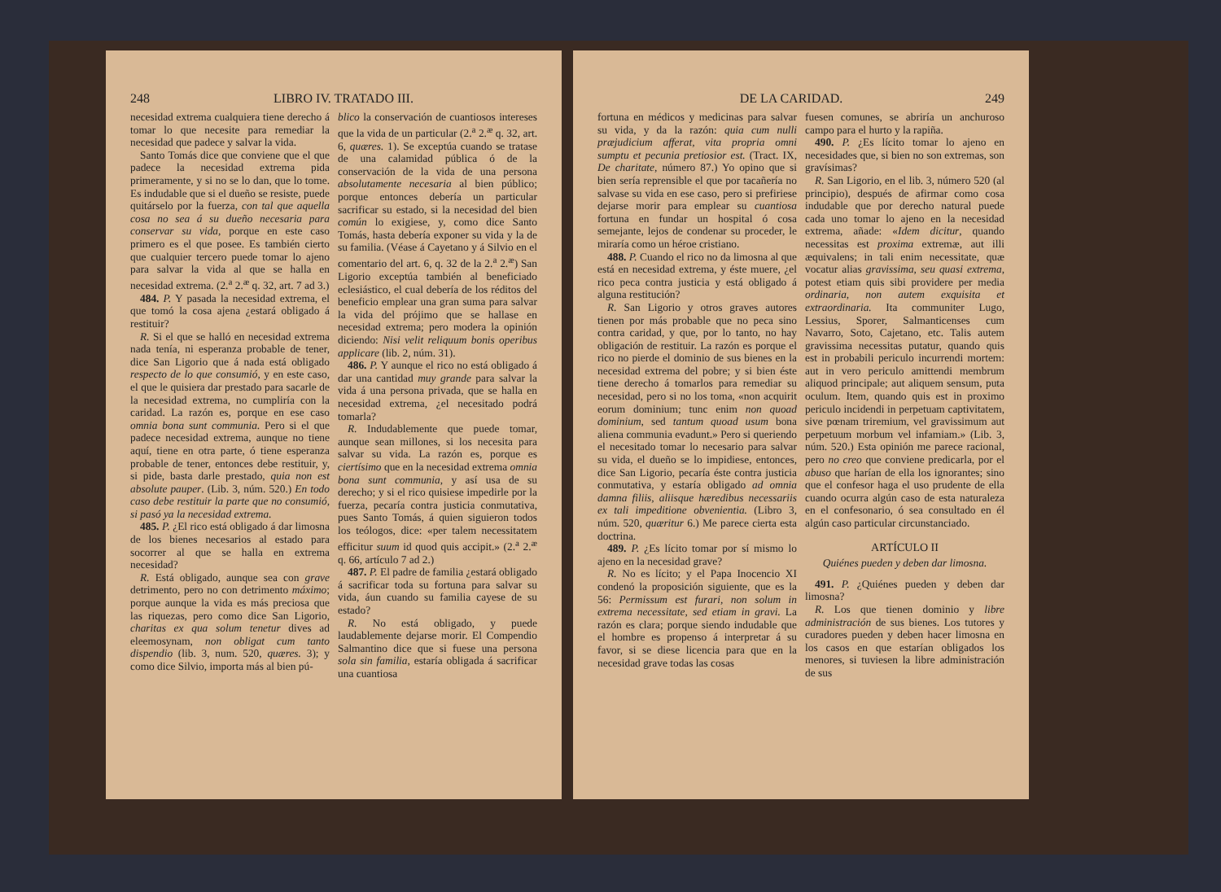248 LIBRO IV. TRATADO III.
necesidad extrema cualquiera tiene derecho á tomar lo que necesite para remediar la necesidad que padece y salvar la vida.
Santo Tomás dice que conviene que el que padece la necesidad extrema pida primeramente, y si no se lo dan, que lo tome. Es indudable que si el dueño se resiste, puede quitárselo por la fuerza, con tal que aquella cosa no sea á su dueño necesaria para conservar su vida, porque en este caso primero es el que posee. Es también cierto que cualquier tercero puede tomar lo ajeno para salvar la vida al que se halla en necesidad extrema. (2.<sup>a</sup> 2.<sup>æ</sup> q. 32, art. 7 ad 3.)
484. P. Y pasada la necesidad extrema, el que tomó la cosa ajena ¿estará obligado á restituir?
R. Si el que se halló en necesidad extrema nada tenía, ni esperanza probable de tener, dice San Ligorio que á nada está obligado respecto de lo que consumió, y en este caso, el que le quisiera dar prestado para sacarle de la necesidad extrema, no cumpliría con la caridad. La razón es, porque en ese caso omnia bona sunt communia. Pero si el que padece necesidad extrema, aunque no tiene aquí, tiene en otra parte, ó tiene esperanza probable de tener, entonces debe restituir, y, si pide, basta darle prestado, quia non est absolute pauper. (Lib. 3, núm. 520.) En todo caso debe restituir la parte que no consumió, si pasó ya la necesidad extrema.
485. P. ¿El rico está obligado á dar limosna de los bienes necesarios al estado para socorrer al que se halla en extrema necesidad?
R. Está obligado, aunque sea con grave detrimento, pero no con detrimento máximo; porque aunque la vida es más preciosa que las riquezas, pero como dice San Ligorio, charitas ex qua solum tenetur dives ad eleemosynam, non obligat cum tanto dispendio (lib. 3, num. 520, quæres. 3); y como dice Silvio, importa más al bien pú-
blico la conservación de cuantiosos intereses que la vida de un particular (2.<sup>a</sup> 2.<sup>æ</sup> q. 32, art. 6, quæres. 1). Se exceptúa cuando se tratase de una calamidad pública ó de la conservación de la vida de una persona absolutamente necesaria al bien público; porque entonces debería un particular sacrificar su estado, si la necesidad del bien común lo exigiese, y, como dice Santo Tomás, hasta debería exponer su vida y la de su familia. (Véase á Cayetano y á Silvio en el comentario del art. 6, q. 32 de la 2.<sup>a</sup> 2.<sup>æ</sup>) San Ligorio exceptúa también al beneficiado eclesiástico, el cual debería de los réditos del beneficio emplear una gran suma para salvar la vida del prójimo que se hallase en necesidad extrema; pero modera la opinión diciendo: Nisi velit reliquum bonis operibus applicare (lib. 2, núm. 31).
486. P. Y aunque el rico no está obligado á dar una cantidad muy grande para salvar la vida á una persona privada, que se halla en necesidad extrema, ¿el necesitado podrá tomarla?
R. Indudablemente que puede tomar, aunque sean millones, si los necesita para salvar su vida. La razón es, porque es ciertísimo que en la necesidad extrema omnia bona sunt communia, y así usa de su derecho; y si el rico quisiese impedirle por la fuerza, pecaría contra justicia conmutativa, pues Santo Tomás, á quien siguieron todos los teólogos, dice: «per talem necessitatem efficitur suum id quod quis accipit.» (2.<sup>a</sup> 2.<sup>æ</sup> q. 66, artículo 7 ad 2.)
487. P. El padre de familia ¿estará obligado á sacrificar toda su fortuna para salvar su vida, áun cuando su familia cayese de su estado?
R. No está obligado, y puede laudablemente dejarse morir. El Compendio Salmantino dice que si fuese una persona sola sin familia, estaría obligada á sacrificar una cuantiosa
DE LA CARIDAD. 249
fortuna en médicos y medicinas para salvar su vida, y da la razón: quia cum nulli præjudicium afferat, vita propria omni sumptu et pecunia pretiosior est. (Tract. IX, De charitate, número 87.) Yo opino que si bien sería reprensible el que por tacañería no salvase su vida en ese caso, pero si prefiriese dejarse morir para emplear su cuantiosa fortuna en fundar un hospital ó cosa semejante, lejos de condenar su proceder, le miraría como un héroe cristiano.
488. P. Cuando el rico no da limosna al que está en necesidad extrema, y éste muere, ¿el rico peca contra justicia y está obligado á alguna restitución?
R. San Ligorio y otros graves autores tienen por más probable que no peca sino contra caridad, y que, por lo tanto, no hay obligación de restituir. La razón es porque el rico no pierde el dominio de sus bienes en la necesidad extrema del pobre; y si bien éste tiene derecho á tomarlos para remediar su necesidad, pero si no los toma, «non acquirit eorum dominium; tunc enim non quoad dominium, sed tantum quoad usum bona aliena communia evadunt.» Pero si queriendo el necesitado tomar lo necesario para salvar su vida, el dueño se lo impidiese, entonces, dice San Ligorio, pecaría éste contra justicia conmutativa, y estaría obligado ad omnia damna filiis, aliisque hæredibus necessariis ex tali impeditione obvenientia. (Libro 3, núm. 520, quæritur 6.) Me parece cierta esta doctrina.
489. P. ¿Es lícito tomar por sí mismo lo ajeno en la necesidad grave?
R. No es lícito; y el Papa Inocencio XI condenó la proposición siguiente, que es la 56: Permissum est furari, non solum in extrema necessitate, sed etiam in gravi. La razón es clara; porque siendo indudable que el hombre es propenso á interpretar á su favor, si se diese licencia para que en la necesidad grave todas las cosas
fuesen comunes, se abriría un anchuroso campo para el hurto y la rapiña.
490. P. ¿Es lícito tomar lo ajeno en necesidades que, si bien no son extremas, son gravísimas?
R. San Ligorio, en el lib. 3, número 520 (al principio), después de afirmar como cosa indudable que por derecho natural puede cada uno tomar lo ajeno en la necesidad extrema, añade: «Idem dicitur, quando necessitas est proxima extremæ, aut illi æquivalens; in tali enim necessitate, quæ vocatur alias gravissima, seu quasi extrema, potest etiam quis sibi providere per media ordinaria, non autem exquisita et extraordinaria. Ita communiter Lugo, Lessius, Sporer, Salmanticenses cum Navarro, Soto, Cajetano, etc. Talis autem gravissima necessitas putatur, quando quis est in probabili periculo incurrendi mortem: aut in vero periculo amittendi membrum aliquod principale; aut aliquem sensum, puta oculum. Item, quando quis est in proximo periculo incidendi in perpetuam captivitatem, sive pœnam triremium, vel gravissimum aut perpetuum morbum vel infamiam.» (Lib. 3, núm. 520.) Esta opinión me parece racional, pero no creo que conviene predicarla, por el abuso que harían de ella los ignorantes; sino que el confesor haga el uso prudente de ella cuando ocurra algún caso de esta naturaleza en el confesonario, ó sea consultado en él algún caso particular circunstanciado.
ARTÍCULO II
Quiénes pueden y deben dar limosna.
491. P. ¿Quiénes pueden y deben dar limosna?
R. Los que tienen dominio y libre administración de sus bienes. Los tutores y curadores pueden y deben hacer limosna en los casos en que estarían obligados los menores, si tuviesen la libre administración de sus